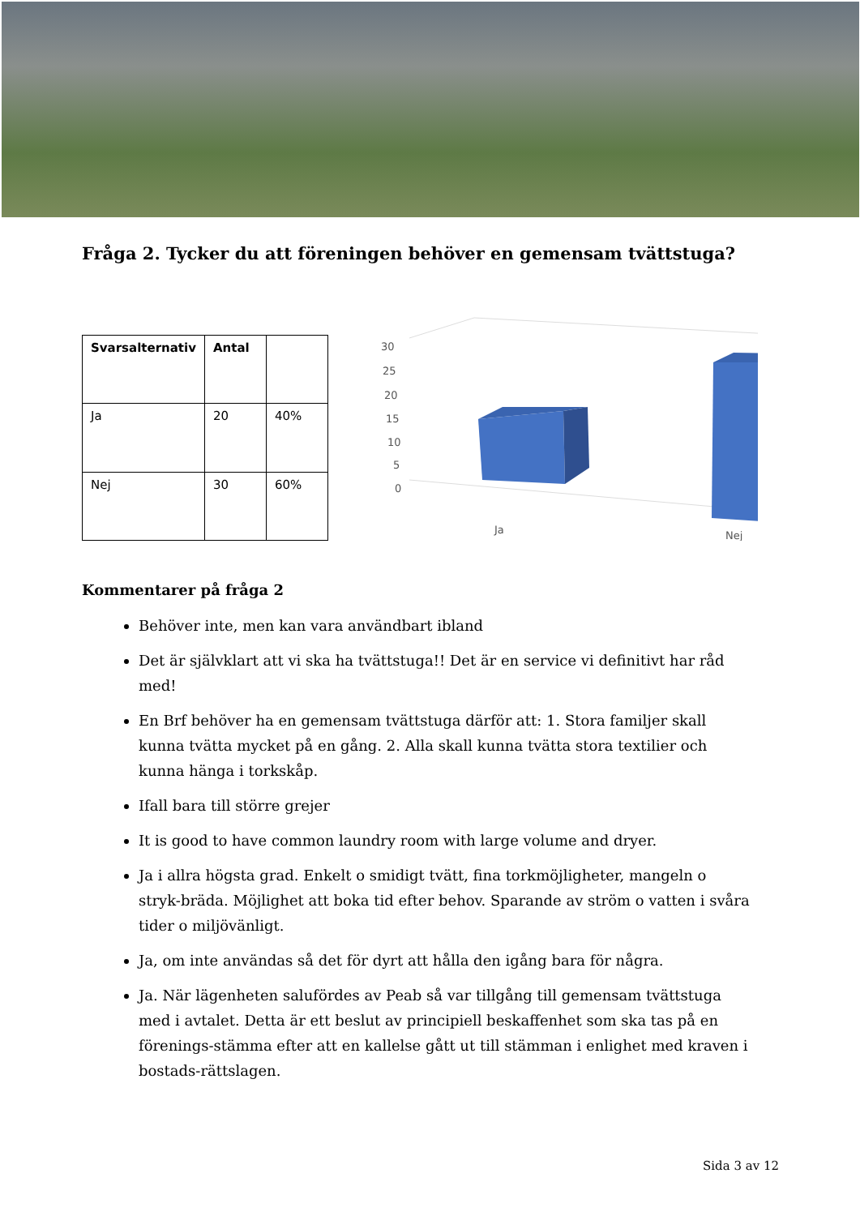Fråga 2. Tycker du att föreningen behöver en gemensam tvättstuga?
| Svarsalternativ | Antal | |
| --- | --- | --- |
| Ja | 20 | 40% |
| Nej | 30 | 60% |
30
25
20
15
10
5
0
Ja
Nej
Kommentarer på fråga 2
Behöver inte, men kan vara användbart ibland
Det är självklart att vi ska ha tvättstuga!! Det är en service vi definitivt har råd med!
En Brf behöver ha en gemensam tvättstuga därför att: 1. Stora familjer skall kunna tvätta mycket på en gång. 2. Alla skall kunna tvätta stora textilier och kunna hänga i torkskåp.
Ifall bara till större grejer
It is good to have common laundry room with large volume and dryer.
Ja i allra högsta grad. Enkelt o smidigt tvätt, fina torkmöjligheter, mangeln o stryk-bräda. Möjlighet att boka tid efter behov. Sparande av ström o vatten i svåra tider o miljövänligt.
Ja, om inte användas så det för dyrt att hålla den igång bara för några.
Ja. När lägenheten salufördes av Peab så var tillgång till gemensam tvättstuga med i avtalet. Detta är ett beslut av principiell beskaffenhet som ska tas på en förenings-stämma efter att en kallelse gått ut till stämman i enlighet med kraven i bostads-rättslagen.
Sida 3 av 12